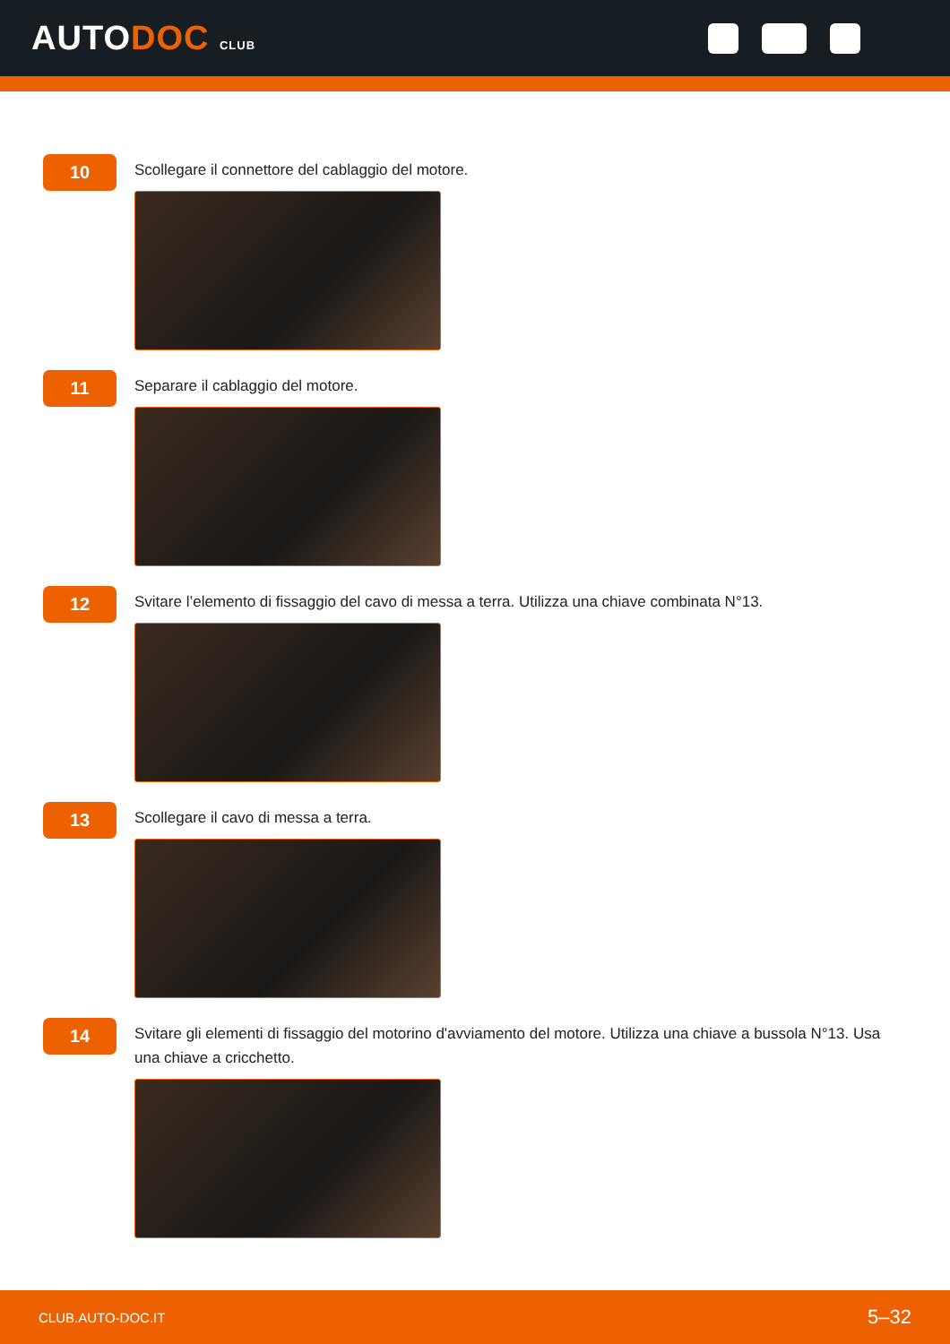AUTODOC CLUB
10
Scollegare il connettore del cablaggio del motore.
11
Separare il cablaggio del motore.
12
Svitare l’elemento di fissaggio del cavo di messa a terra. Utilizza una chiave combinata N°13.
13
Scollegare il cavo di messa a terra.
14
Svitare gli elementi di fissaggio del motorino d'avviamento del motore. Utilizza una chiave a bussola N°13. Usa una chiave a cricchetto.
CLUB.AUTO-DOC.IT 5–32